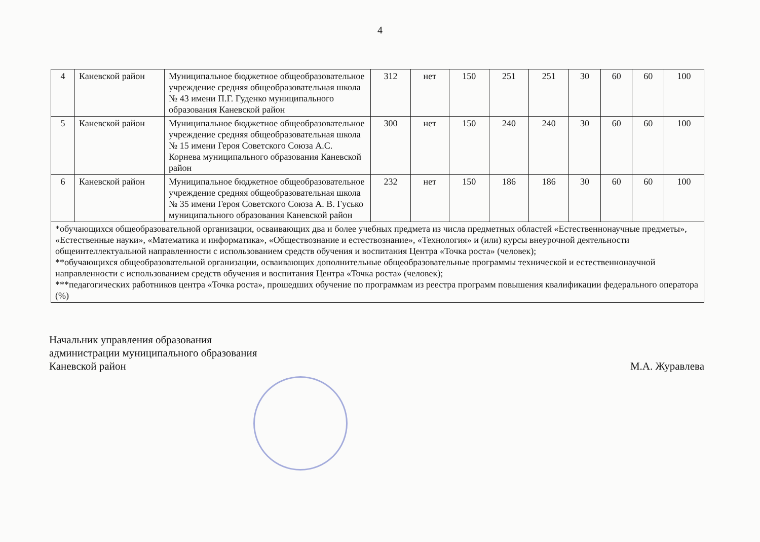4
| 4 | Каневской район | Муниципальное бюджетное общеобразовательное учреждение средняя общеобразовательная школа № 43 имени П.Г. Гуденко муниципального образования Каневской район | 312 | нет | 150 | 251 | 251 | 30 | 60 | 60 | 100 |
| 5 | Каневской район | Муниципальное бюджетное общеобразовательное учреждение средняя общеобразовательная школа № 15 имени Героя Советского Союза А.С. Корнева муниципального образования Каневской район | 300 | нет | 150 | 240 | 240 | 30 | 60 | 60 | 100 |
| 6 | Каневской район | Муниципальное бюджетное общеобразовательное учреждение средняя общеобразовательная школа № 35 имени Героя Советского Союза А. В. Гусько муниципального образования Каневской район | 232 | нет | 150 | 186 | 186 | 30 | 60 | 60 | 100 |
| *обучающихся общеобразовательной организации, осваивающих два и более учебных предмета из числа предметных областей «Естественнонаучные предметы», «Естественные науки», «Математика и информатика», «Обществознание и естествознание», «Технология» и (или) курсы внеурочной деятельности общеинтеллектуальной направленности с использованием средств обучения и воспитания Центра «Точка роста» (человек); **обучающихся общеобразовательной организации, осваивающих дополнительные общеобразовательные программы технической и естественнонаучной направленности с использованием средств обучения и воспитания Центра «Точка роста» (человек); ***педагогических работников центра «Точка роста», прошедших обучение по программам из реестра программ повышения квалификации федерального оператора (%) | | | | | | | | | | | |
Начальник управления образования
администрации муниципального образования
Каневской район
М.А. Журавлева